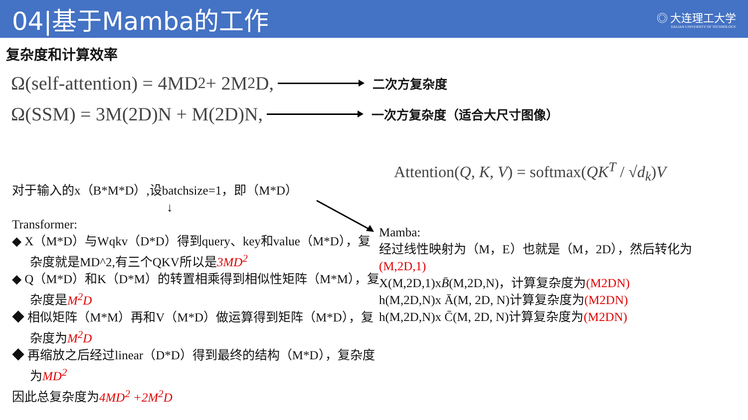04|基于Mamba的工作
◎ 大连理工大学
DALIAN UNIVERSITY OF TECHNOLOGY
复杂度和计算效率
Ω(self-attention) = 4MD<sup>2</sup> + 2M<sup>2</sup>D, 二次方复杂度
Ω(SSM) = 3M(2D)N + M(2D)N, 一次方复杂度（适合大尺寸图像）
Attention(Q, K, V) = softmax(QK<sup>T</sup> / √d<sub>k</sub>)V
对于输入的x（B*M*D）,设batchsize=1，即（M*D）
↓
Transformer:
◆ X（M*D）与Wqkv（D*D）得到query、key和value（M*D），复杂度就是MD^2,有三个QKV所以是3MD<sup>2</sup>
◆ Q（M*D）和K（D*M）的转置相乘得到相似性矩阵（M*M），复杂度是M<sup>2</sup>D
◆ 相似矩阵（M*M）再和V（M*D）做运算得到矩阵（M*D），复杂度为M<sup>2</sup>D
◆ 再缩放之后经过linear（D*D）得到最终的结构（M*D），复杂度为MD<sup>2</sup>
因此总复杂度为4MD<sup>2</sup> +2M<sup>2</sup>D
Mamba:
经过线性映射为（M，E）也就是（M，2D），然后转化为 (M,2D,1)
X(M,2D,1)xB̄(M,2D,N)，计算复杂度为(M2DN)
h(M,2D,N)x Ā(M, 2D, N)计算复杂度为(M2DN)
h(M,2D,N)x C̄(M, 2D, N)计算复杂度为(M2DN)